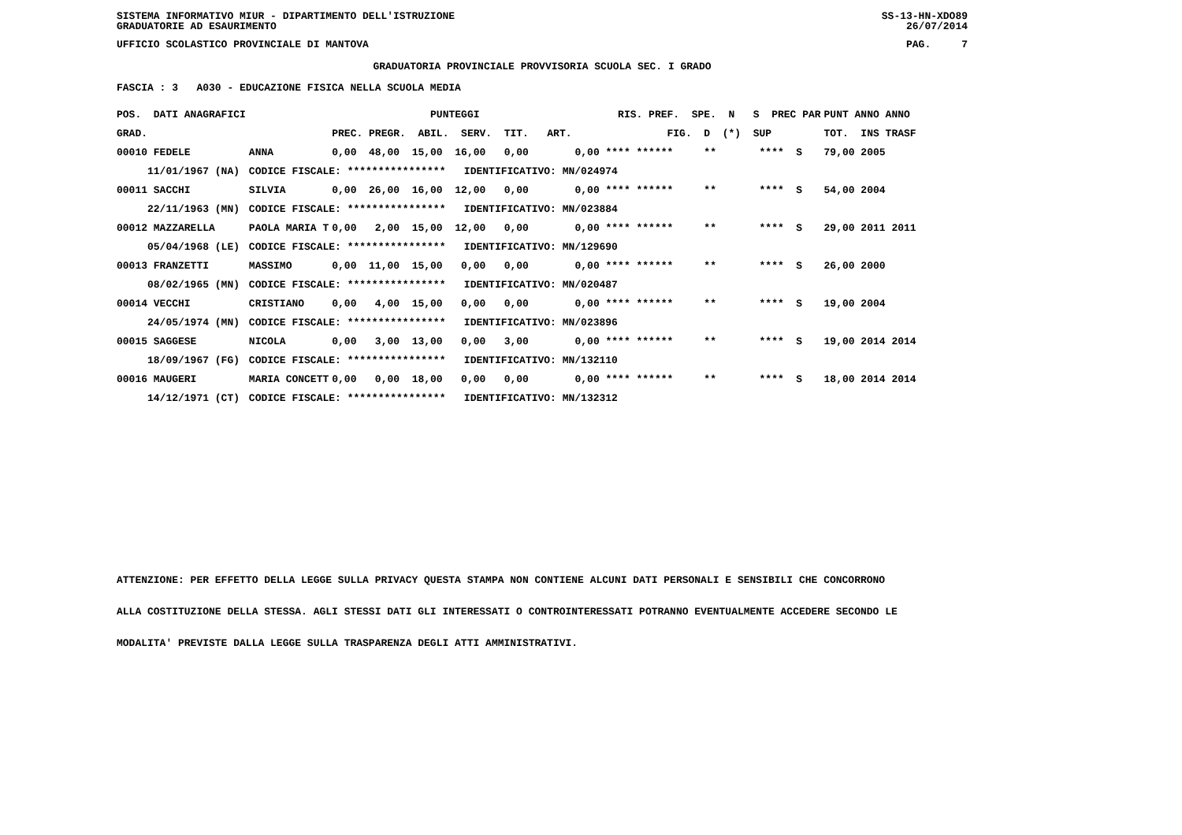SISTEMA INFORMATIVO MIUR - DIPARTIMENTO DELL'ISTRUZIONE
GRADUATORIE AD ESAURIMENTO SS-13-HN-XDO89
26/07/2014
UFFICIO SCOLASTICO PROVINCIALE DI MANTOVA PAG. 7
GRADUATORIA PROVINCIALE PROVVISORIA SCUOLA SEC. I GRADO
FASCIA : 3 A030 - EDUCAZIONE FISICA NELLA SCUOLA MEDIA
| POS. DATI ANAGRAFICI | | PUNTEGGI | RIS. PREF. SPE. N S PREC PAR | PUNT ANNO ANNO |
| --- | --- | --- | --- | --- |
| GRAD. | | PREC. PREGR. ABIL. SERV. TIT. ART. | FIG. D (*) SUP | TOT. INS TRASF |
| 00010 FEDELE | ANNA | 0,00 48,00 15,00 16,00 0,00 | 0,00 **** ****** ** **** S | 79,00 2005 |
| 11/01/1967 (NA) | CODICE FISCALE: **************** IDENTIFICATIVO: MN/024974 | | | |
| 00011 SACCHI | SILVIA | 0,00 26,00 16,00 12,00 0,00 | 0,00 **** ****** ** **** S | 54,00 2004 |
| 22/11/1963 (MN) | CODICE FISCALE: **************** IDENTIFICATIVO: MN/023884 | | | |
| 00012 MAZZARELLA | PAOLA MARIA T | 0,00 2,00 15,00 12,00 0,00 | 0,00 **** ****** ** **** S | 29,00 2011 2011 |
| 05/04/1968 (LE) | CODICE FISCALE: **************** IDENTIFICATIVO: MN/129690 | | | |
| 00013 FRANZETTI | MASSIMO | 0,00 11,00 15,00 0,00 0,00 | 0,00 **** ****** ** **** S | 26,00 2000 |
| 08/02/1965 (MN) | CODICE FISCALE: **************** IDENTIFICATIVO: MN/020487 | | | |
| 00014 VECCHI | CRISTIANO | 0,00 4,00 15,00 0,00 0,00 | 0,00 **** ****** ** **** S | 19,00 2004 |
| 24/05/1974 (MN) | CODICE FISCALE: **************** IDENTIFICATIVO: MN/023896 | | | |
| 00015 SAGGESE | NICOLA | 0,00 3,00 13,00 0,00 3,00 | 0,00 **** ****** ** **** S | 19,00 2014 2014 |
| 18/09/1967 (FG) | CODICE FISCALE: **************** IDENTIFICATIVO: MN/132110 | | | |
| 00016 MAUGERI | MARIA CONCETT | 0,00 0,00 18,00 0,00 0,00 | 0,00 **** ****** ** **** S | 18,00 2014 2014 |
| 14/12/1971 (CT) | CODICE FISCALE: **************** IDENTIFICATIVO: MN/132312 | | | |
ATTENZIONE: PER EFFETTO DELLA LEGGE SULLA PRIVACY QUESTA STAMPA NON CONTIENE ALCUNI DATI PERSONALI E SENSIBILI CHE CONCORRONO
ALLA COSTITUZIONE DELLA STESSA. AGLI STESSI DATI GLI INTERESSATI O CONTROINTERESSATI POTRANNO EVENTUALMENTE ACCEDERE SECONDO LE
MODALITA' PREVISTE DALLA LEGGE SULLA TRASPARENZA DEGLI ATTI AMMINISTRATIVI.